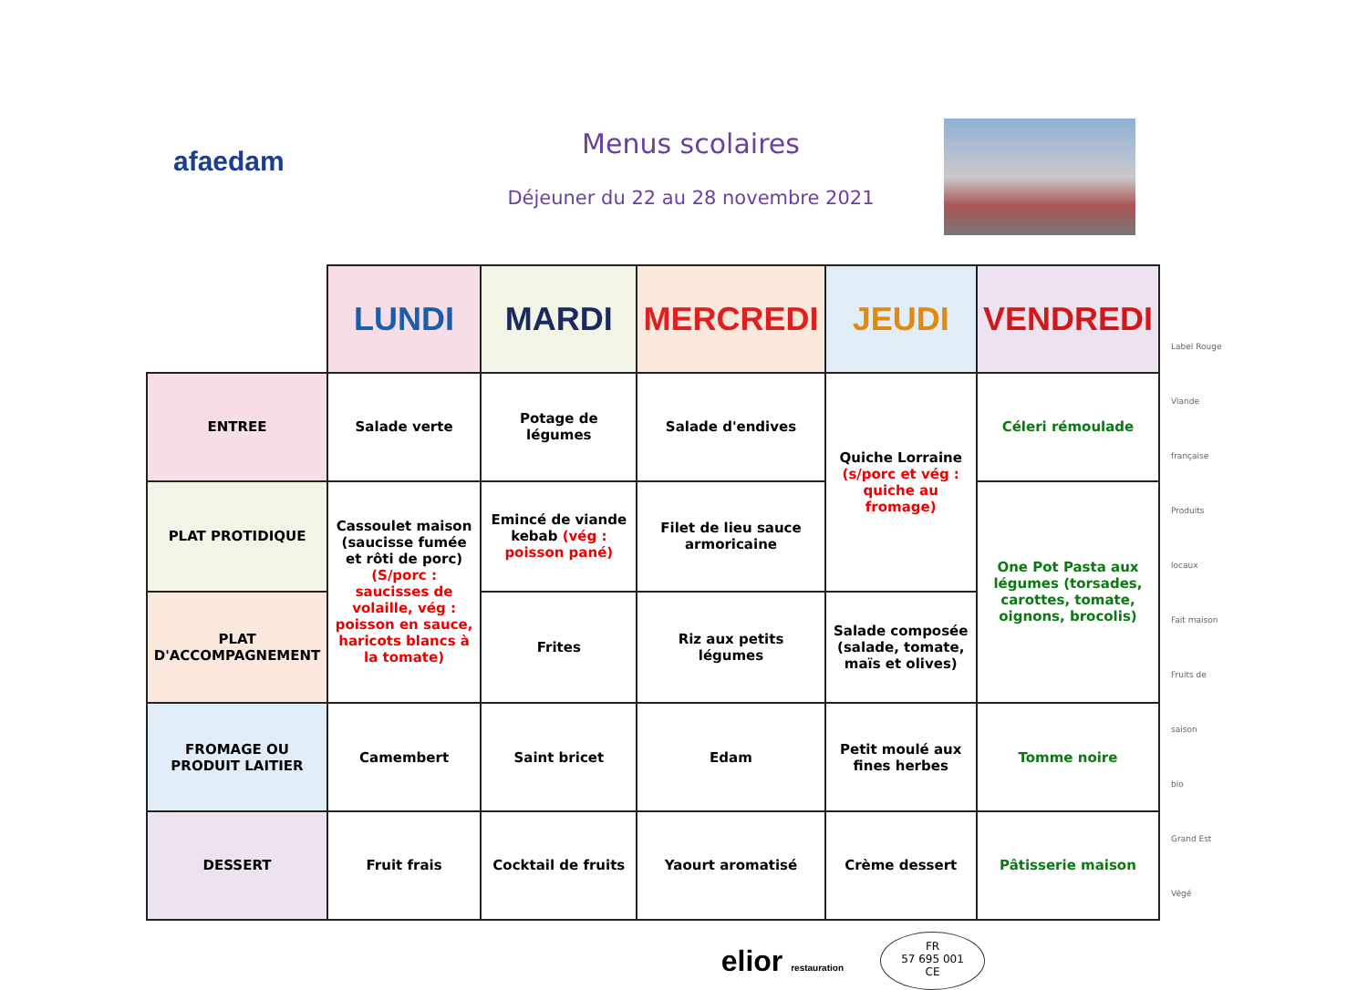afaedam
Menus scolaires
Déjeuner du 22 au 28 novembre 2021
| | LUNDI | MARDI | MERCREDI | JEUDI | VENDREDI |
| ENTREE | Salade verte | Potage de légumes | Salade d'endives | Quiche Lorraine (s/porc et vég : quiche au fromage) | Céleri rémoulade |
| PLAT PROTIDIQUE | Cassoulet maison (saucisse fumée et rôti de porc) (S/porc : saucisses de volaille, vég : poisson en sauce, haricots blancs à la tomate) | Emincé de viande kebab (vég : poisson pané) | Filet de lieu sauce armoricaine | | One Pot Pasta aux légumes (torsades, carottes, tomate, oignons, brocolis) |
| PLAT D'ACCOMPAGNEMENT | | Frites | Riz aux petits légumes | Salade composée (salade, tomate, maïs et olives) | |
| FROMAGE OU PRODUIT LAITIER | Camembert | Saint bricet | Edam | Petit moulé aux fines herbes | Tomme noire |
| DESSERT | Fruit frais | Cocktail de fruits | Yaourt aromatisé | Crème dessert | Pâtisserie maison |
Label Rouge
Viande française
Produits locaux
Fait maison
Fruits de saison
bio
Grand Est
Végé
elior restauration
FR
57 695 001
CE